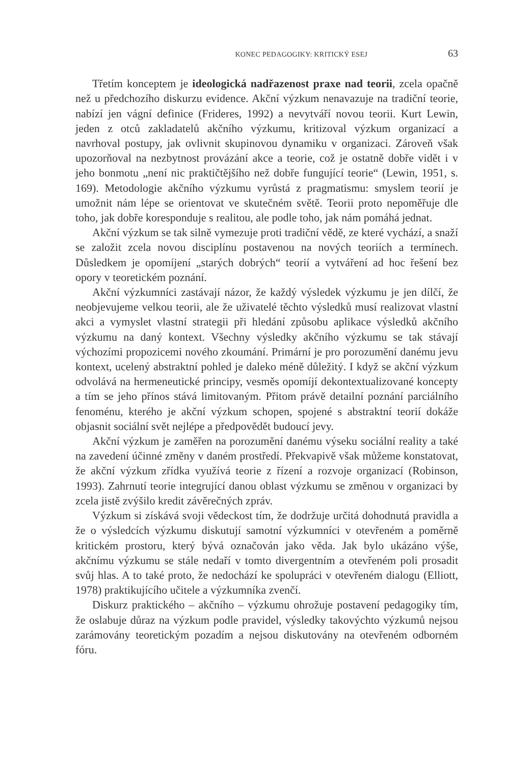KONEC PEDAGOGIKY: KRITICKÝ ESEJ 63
Třetím konceptem je ideologická nadřazenost praxe nad teorii, zcela opačně než u předchozího diskurzu evidence. Akční výzkum nenavazuje na tradiční teorie, nabízí jen vágní definice (Frideres, 1992) a nevytváří novou teorii. Kurt Lewin, jeden z otců zakladatelů akčního výzkumu, kritizoval výzkum organizací a navrhoval postupy, jak ovlivnit skupinovou dynamiku v organizaci. Zároveň však upozorňoval na nezbytnost provázání akce a teorie, což je ostatně dobře vidět i v jeho bonmotu „není nic praktičtějšího než dobře fungující teorie“ (Lewin, 1951, s. 169). Metodologie akčního výzkumu vyrůstá z pragmatismu: smyslem teorií je umožnit nám lépe se orientovat ve skutečném světě. Teorii proto nepoměřuje dle toho, jak dobře koresponduje s realitou, ale podle toho, jak nám pomáhá jednat.
Akční výzkum se tak silně vymezuje proti tradiční vědě, ze které vychází, a snaží se založit zcela novou disciplínu postavenou na nových teoriích a termínech. Důsledkem je opomíjení „starých dobrých“ teorií a vytváření ad hoc řešení bez opory v teoretickém poznání.
Akční výzkumníci zastávají názor, že každý výsledek výzkumu je jen dílčí, že neobjevujeme velkou teorii, ale že uživatelé těchto výsledků musí realizovat vlastní akci a vymyslet vlastní strategii při hledání způsobu aplikace výsledků akčního výzkumu na daný kontext. Všechny výsledky akčního výzkumu se tak stávají výchozími propozicemi nového zkoumání. Primární je pro porozumění danému jevu kontext, ucelený abstraktní pohled je daleko méně důležitý. I když se akční výzkum odvolává na hermeneutické principy, vesměs opomíjí dekontextualizované koncepty a tím se jeho přínos stává limitovaným. Přitom právě detailní poznání parciálního fenoménu, kterého je akční výzkum schopen, spojené s abstraktní teorií dokáže objasnit sociální svět nejlépe a předpovědět budoucí jevy.
Akční výzkum je zaměřen na porozumění danému výseku sociální reality a také na zavedení účinné změny v daném prostředí. Překvapivě však můžeme konstatovat, že akční výzkum zřídka využívá teorie z řízení a rozvoje organizací (Robinson, 1993). Zahrnutí teorie integrující danou oblast výzkumu se změnou v organizaci by zcela jistě zvýšilo kredit závěrečných zpráv.
Výzkum si získává svoji vědeckost tím, že dodržuje určitá dohodnutá pravidla a že o výsledcích výzkumu diskutují samotní výzkumníci v otevřeném a poměrně kritickém prostoru, který bývá označován jako věda. Jak bylo ukázáno výše, akčnímu výzkumu se stále nedaří v tomto divergentním a otevřeném poli prosadit svůj hlas. A to také proto, že nedochází ke spolupráci v otevřeném dialogu (Elliott, 1978) praktikujícího učitele a výzkumníka zvenčí.
Diskurz praktického – akčního – výzkumu ohrožuje postavení pedagogiky tím, že oslabuje důraz na výzkum podle pravidel, výsledky takovýchto výzkumů nejsou zarámovány teoretickým pozadím a nejsou diskutovány na otevřeném odborném fóru.